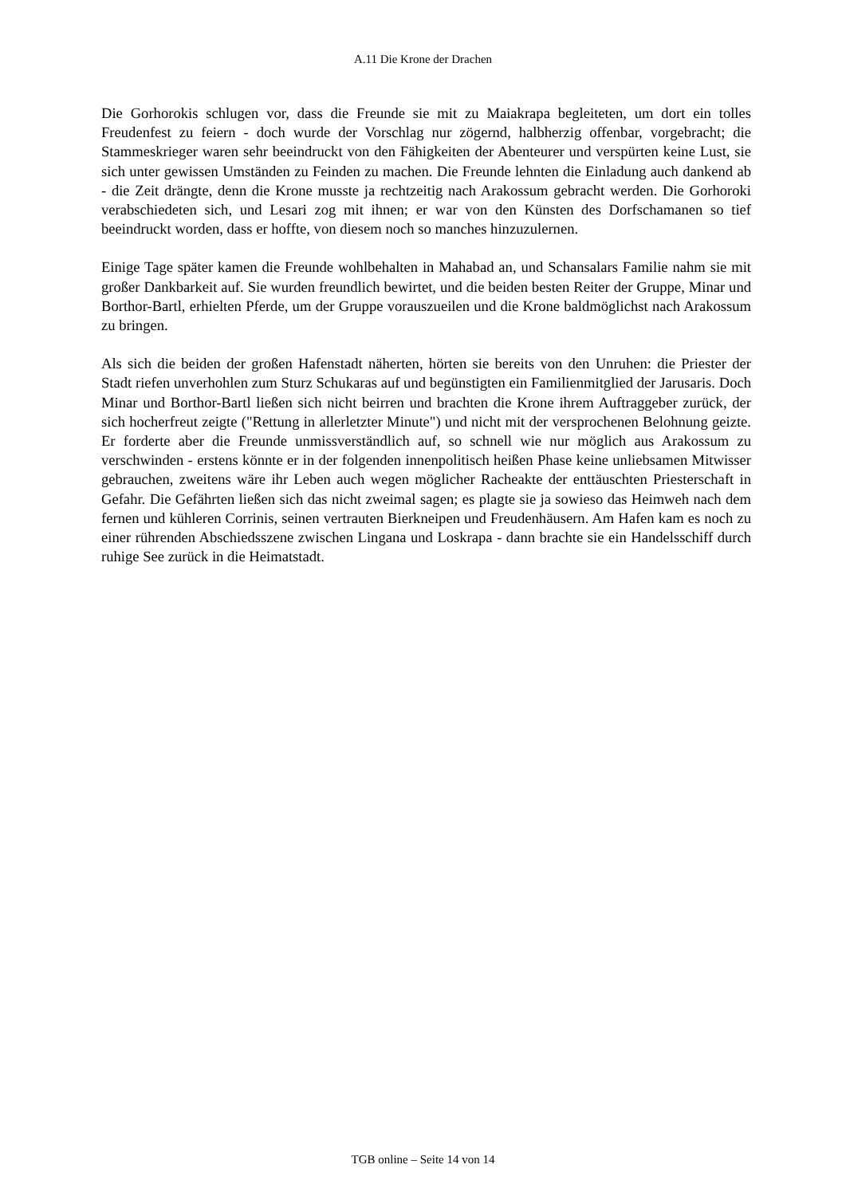A.11 Die Krone der Drachen
Die Gorhorokis schlugen vor, dass die Freunde sie mit zu Maiakrapa begleiteten, um dort ein tolles Freudenfest zu feiern - doch wurde der Vorschlag nur zögernd, halbherzig offenbar, vorgebracht; die Stammeskrieger waren sehr beeindruckt von den Fähigkeiten der Abenteurer und verspürten keine Lust, sie sich unter gewissen Umständen zu Feinden zu machen. Die Freunde lehnten die Einladung auch dankend ab - die Zeit drängte, denn die Krone musste ja rechtzeitig nach Arakossum gebracht werden. Die Gorhoroki verabschiedeten sich, und Lesari zog mit ihnen; er war von den Künsten des Dorfschamanen so tief beeindruckt worden, dass er hoffte, von diesem noch so manches hinzuzulernen.
Einige Tage später kamen die Freunde wohlbehalten in Mahabad an, und Schansalars Familie nahm sie mit großer Dankbarkeit auf. Sie wurden freundlich bewirtet, und die beiden besten Reiter der Gruppe, Minar und Borthor-Bartl, erhielten Pferde, um der Gruppe vorauszueilen und die Krone baldmöglichst nach Arakossum zu bringen.
Als sich die beiden der großen Hafenstadt näherten, hörten sie bereits von den Unruhen: die Priester der Stadt riefen unverhohlen zum Sturz Schukaras auf und begünstigten ein Familienmitglied der Jarusaris. Doch Minar und Borthor-Bartl ließen sich nicht beirren und brachten die Krone ihrem Auftraggeber zurück, der sich hocherfreut zeigte ("Rettung in allerletzter Minute") und nicht mit der versprochenen Belohnung geizte. Er forderte aber die Freunde unmissverständlich auf, so schnell wie nur möglich aus Arakossum zu verschwinden - erstens könnte er in der folgenden innenpolitisch heißen Phase keine unliebsamen Mitwisser gebrauchen, zweitens wäre ihr Leben auch wegen möglicher Racheakte der enttäuschten Priesterschaft in Gefahr. Die Gefährten ließen sich das nicht zweimal sagen; es plagte sie ja sowieso das Heimweh nach dem fernen und kühleren Corrinis, seinen vertrauten Bierkneipen und Freudenhäusern. Am Hafen kam es noch zu einer rührenden Abschiedsszene zwischen Lingana und Loskrapa - dann brachte sie ein Handelsschiff durch ruhige See zurück in die Heimatstadt.
TGB online – Seite 14 von 14